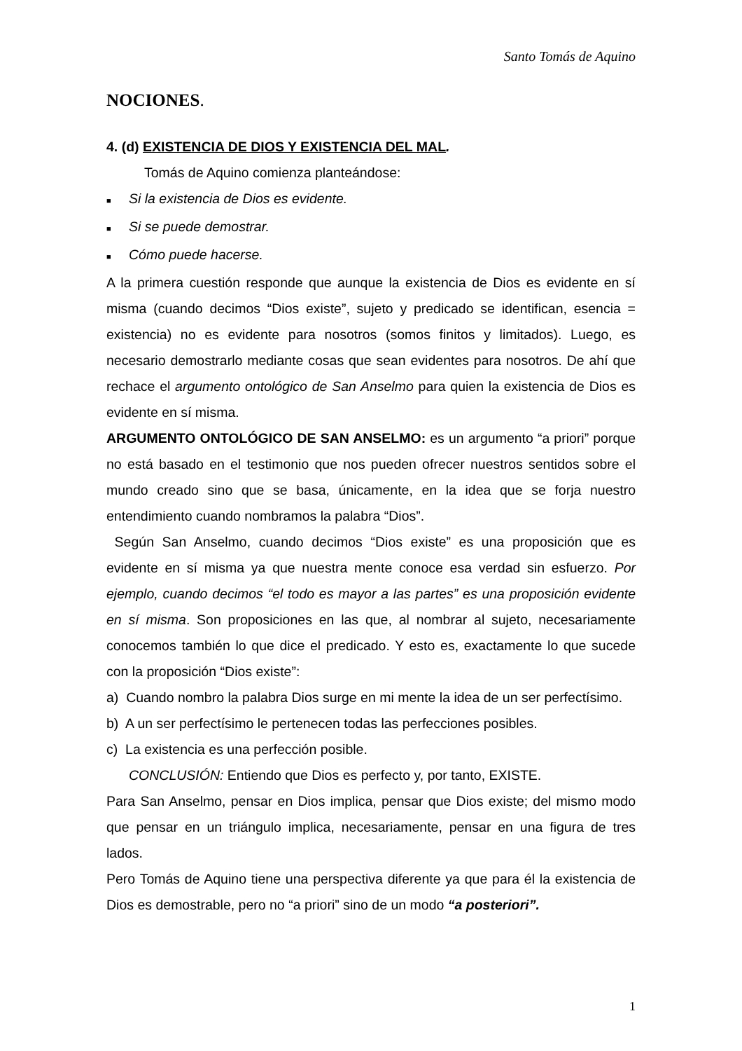Santo Tomás de Aquino
NOCIONES.
4. (d) EXISTENCIA DE DIOS Y EXISTENCIA DEL MAL.
Tomás de Aquino comienza planteándose:
■ Si la existencia de Dios es evidente.
■ Si se puede demostrar.
■ Cómo puede hacerse.
A la primera cuestión responde que aunque la existencia de Dios es evidente en sí misma (cuando decimos “Dios existe”, sujeto y predicado se identifican, esencia = existencia) no es evidente para nosotros (somos finitos y limitados). Luego, es necesario demostrarlo mediante cosas que sean evidentes para nosotros. De ahí que rechace el argumento ontológico de San Anselmo para quien la existencia de Dios es evidente en sí misma.
ARGUMENTO ONTOLÓGICO DE SAN ANSELMO: es un argumento “a priori” porque no está basado en el testimonio que nos pueden ofrecer nuestros sentidos sobre el mundo creado sino que se basa, únicamente, en la idea que se forja nuestro entendimiento cuando nombramos la palabra “Dios”.
Según San Anselmo, cuando decimos “Dios existe” es una proposición que es evidente en sí misma ya que nuestra mente conoce esa verdad sin esfuerzo. Por ejemplo, cuando decimos “el todo es mayor a las partes” es una proposición evidente en sí misma. Son proposiciones en las que, al nombrar al sujeto, necesariamente conocemos también lo que dice el predicado. Y esto es, exactamente lo que sucede con la proposición “Dios existe”:
a) Cuando nombro la palabra Dios surge en mi mente la idea de un ser perfectísimo.
b) A un ser perfectísimo le pertenecen todas las perfecciones posibles.
c) La existencia es una perfección posible.
CONCLUSIÓN: Entiendo que Dios es perfecto y, por tanto, EXISTE.
Para San Anselmo, pensar en Dios implica, pensar que Dios existe; del mismo modo que pensar en un triángulo implica, necesariamente, pensar en una figura de tres lados.
Pero Tomás de Aquino tiene una perspectiva diferente ya que para él la existencia de Dios es demostrable, pero no “a priori” sino de un modo “a posteriori”.
1